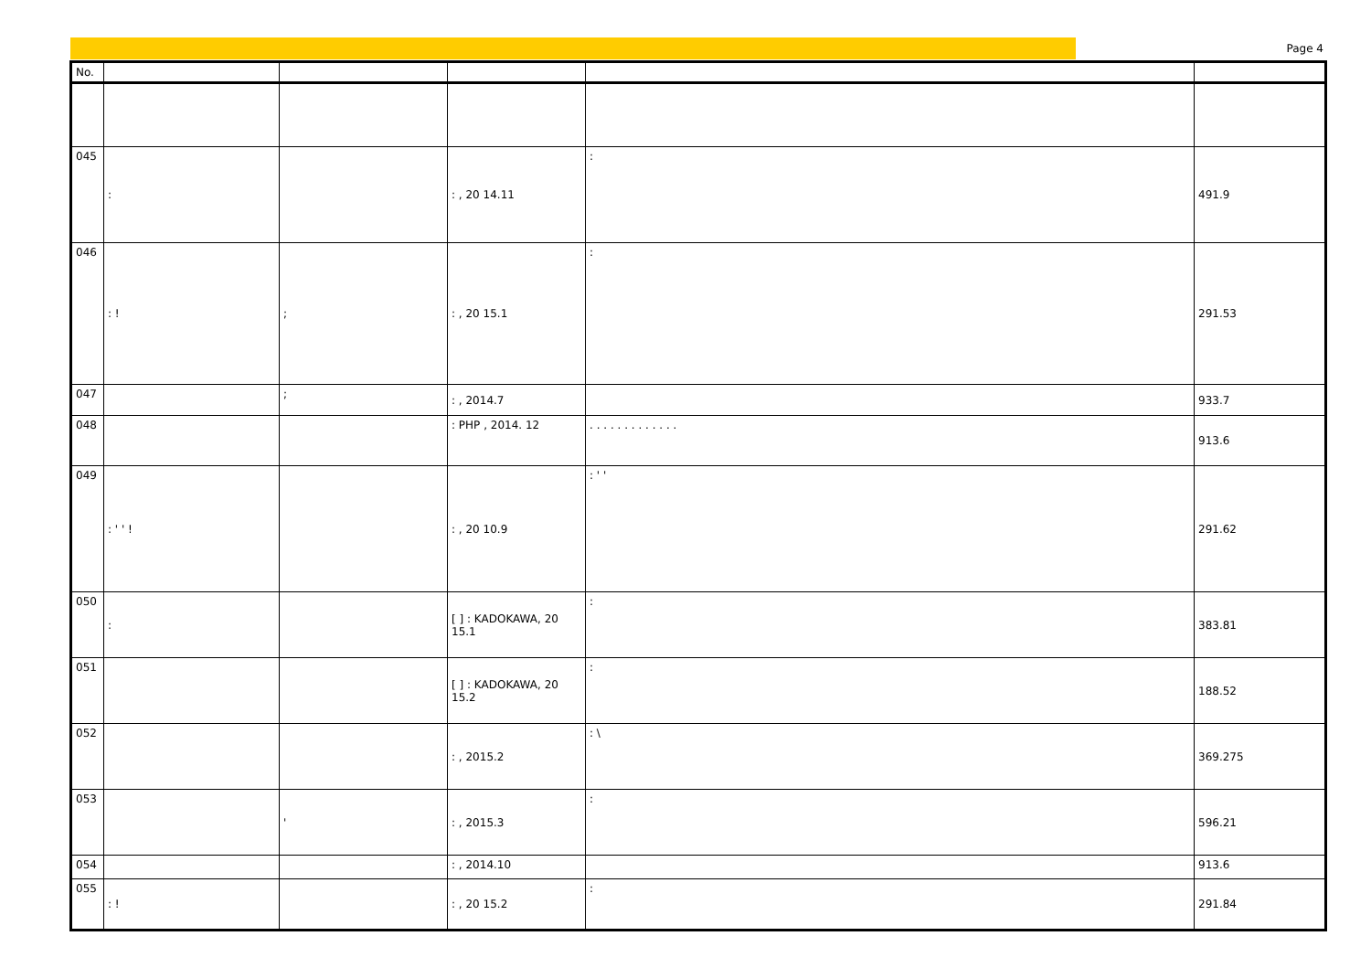Page 4
| No. | | | | | |
| --- | --- | --- | --- | --- | --- |
| 045 | : | | : , 20 14.11 | : | 491.9 |
| 046 | : ! | ; | : , 20 15.1 | : | 291.53 |
| 047 | | ; | : , 2014.7 | | 933.7 |
| 048 | | | : PHP , 2014. 12 | . . . . . . . . . . . . . | 913.6 |
| 049 | : ' ' ! | | : , 20 10.9 | : ' ' | 291.62 |
| 050 | : | | [ ] : KADOKAWA, 20 15.1 | : | 383.81 |
| 051 | | | [ ] : KADOKAWA, 20 15.2 | : | 188.52 |
| 052 | | | : , 2015.2 | : \ | 369.275 |
| 053 | | ' | : , 2015.3 | : | 596.21 |
| 054 | | | : , 2014.10 | | 913.6 |
| 055 | : ! | | : , 20 15.2 | : | 291.84 |